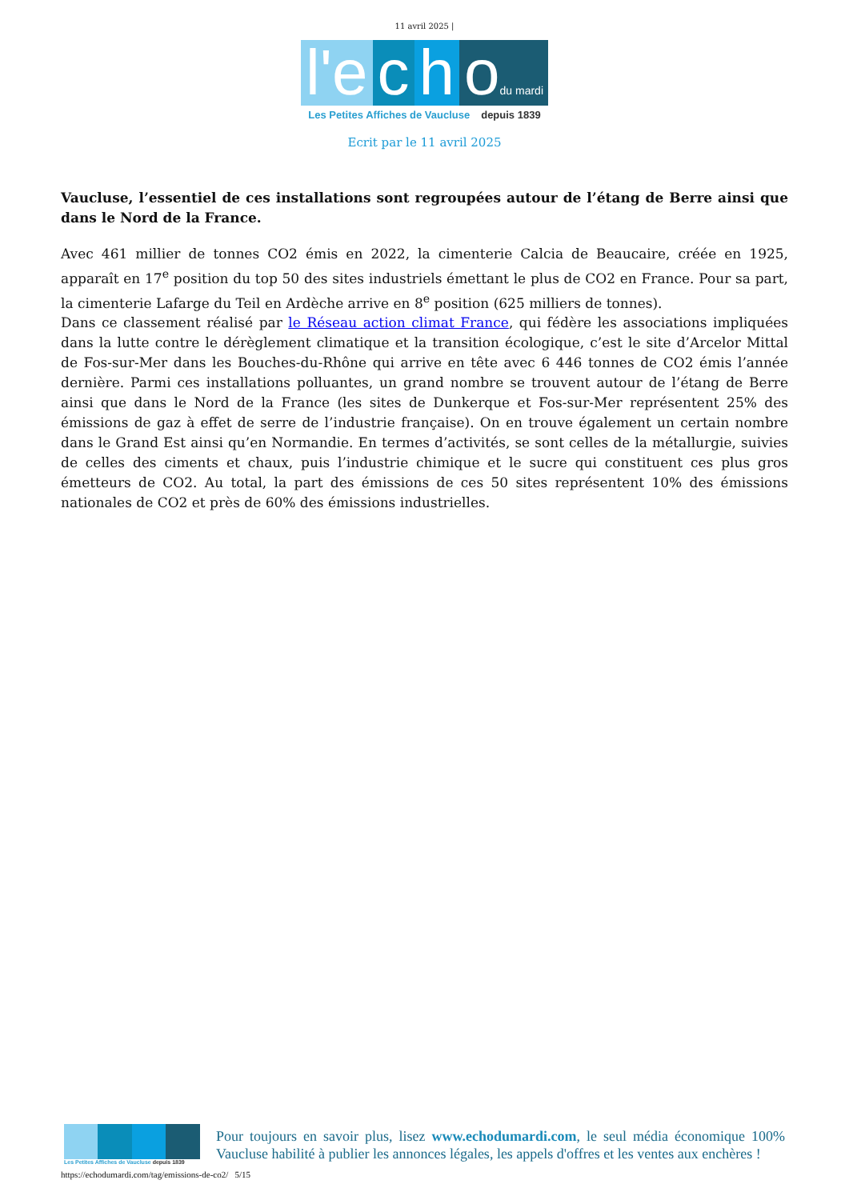11 avril 2025 |
l'e
c
h
odu mardi
Les Petites Affiches de Vaucluse depuis 1839
Ecrit par le 11 avril 2025
Vaucluse, l’essentiel de ces installations sont regroupées autour de l’étang de Berre ainsi que dans le Nord de la France.
Avec 461 millier de tonnes CO2 émis en 2022, la cimenterie Calcia de Beaucaire, créée en 1925, apparaît en 17<sup>e</sup> position du top 50 des sites industriels émettant le plus de CO2 en France. Pour sa part, la cimenterie Lafarge du Teil en Ardèche arrive en 8<sup>e</sup> position (625 milliers de tonnes).
Dans ce classement réalisé par le Réseau action climat France, qui fédère les associations impliquées dans la lutte contre le dérèglement climatique et la transition écologique, c’est le site d’Arcelor Mittal de Fos-sur-Mer dans les Bouches-du-Rhône qui arrive en tête avec 6 446 tonnes de CO2 émis l’année dernière. Parmi ces installations polluantes, un grand nombre se trouvent autour de l’étang de Berre ainsi que dans le Nord de la France (les sites de Dunkerque et Fos-sur-Mer représentent 25% des émissions de gaz à effet de serre de l’industrie française). On en trouve également un certain nombre dans le Grand Est ainsi qu’en Normandie. En termes d’activités, se sont celles de la métallurgie, suivies de celles des ciments et chaux, puis l’industrie chimique et le sucre qui constituent ces plus gros émetteurs de CO2. Au total, la part des émissions de ces 50 sites représentent 10% des émissions nationales de CO2 et près de 60% des émissions industrielles.
Les Petites Affiches de Vaucluse depuis 1839
Pour toujours en savoir plus, lisez www.echodumardi.com, le seul média économique 100% Vaucluse habilité à publier les annonces légales, les appels d'offres et les ventes aux enchères !
https://echodumardi.com/tag/emissions-de-co2/ 5/15